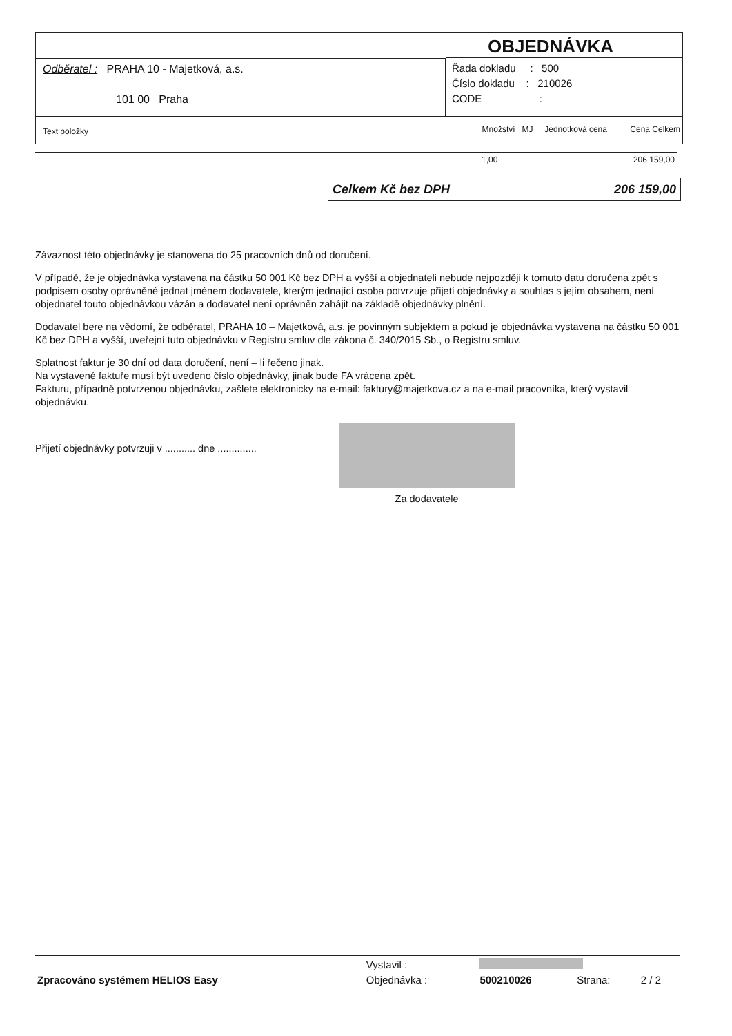Odběratel : PRAHA 10 - Majetková, a.s.
101 00 Praha
OBJEDNÁVKA
Řada dokladu : 500
Číslo dokladu : 210026
CODE :
| Text položky | Množství MJ Jednotková cena Cena Celkem |
| | 1,00 | 206 159,00 |
Celkem Kč bez DPH 206 159,00
Závaznost této objednávky je stanovena do 25 pracovních dnů od doručení.
V případě, že je objednávka vystavena na částku 50 001 Kč bez DPH a vyšší a objednateli nebude nejpozději k tomuto datu doručena zpět s podpisem osoby oprávněné jednat jménem dodavatele, kterým jednající osoba potvrzuje přijetí objednávky a souhlas s jejím obsahem, není objednatel touto objednávkou vázán a dodavatel není oprávněn zahájit na základě objednávky plnění.
Dodavatel bere na vědomí, že odběratel, PRAHA 10 – Majetková, a.s. je povinným subjektem a pokud je objednávka vystavena na částku 50 001 Kč bez DPH a vyšší, uveřejní tuto objednávku v Registru smluv dle zákona č. 340/2015 Sb., o Registru smluv.
Splatnost faktur je 30 dní od data doručení, není – li řečeno jinak.
Na vystavené faktuře musí být uvedeno číslo objednávky, jinak bude FA vrácena zpět.
Fakturu, případně potvrzenou objednávku, zašlete elektronicky na e-mail: faktury@majetkova.cz a na e-mail pracovníka, který vystavil objednávku.
Přijetí objednávky potvrzuji v ........... dne ..............
Za dodavatele
| | Vystavil : | | | |
| Zpracováno systémem HELIOS Easy | Objednávka : | 500210026 | Strana: | 2 / 2 |